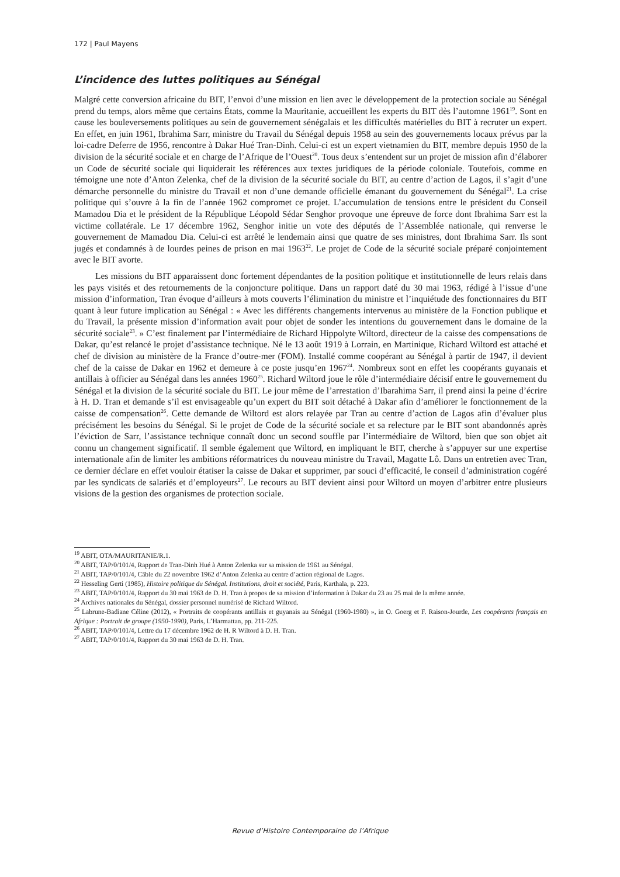172 | Paul Mayens
L’incidence des luttes politiques au Sénégal
Malgré cette conversion africaine du BIT, l’envoi d’une mission en lien avec le développement de la protection sociale au Sénégal prend du temps, alors même que certains États, comme la Mauritanie, accueillent les experts du BIT dès l’automne 1961<sup>19</sup>. Sont en cause les bouleversements politiques au sein de gouvernement sénégalais et les difficultés matérielles du BIT à recruter un expert. En effet, en juin 1961, Ibrahima Sarr, ministre du Travail du Sénégal depuis 1958 au sein des gouvernements locaux prévus par la loi-cadre Deferre de 1956, rencontre à Dakar Hué Tran-Dinh. Celui-ci est un expert vietnamien du BIT, membre depuis 1950 de la division de la sécurité sociale et en charge de l’Afrique de l’Ouest<sup>20</sup>. Tous deux s’entendent sur un projet de mission afin d’élaborer un Code de sécurité sociale qui liquiderait les références aux textes juridiques de la période coloniale. Toutefois, comme en témoigne une note d’Anton Zelenka, chef de la division de la sécurité sociale du BIT, au centre d’action de Lagos, il s’agit d’une démarche personnelle du ministre du Travail et non d’une demande officielle émanant du gouvernement du Sénégal<sup>21</sup>. La crise politique qui s’ouvre à la fin de l’année 1962 compromet ce projet. L’accumulation de tensions entre le président du Conseil Mamadou Dia et le président de la République Léopold Sédar Senghor provoque une épreuve de force dont Ibrahima Sarr est la victime collatérale. Le 17 décembre 1962, Senghor initie un vote des députés de l’Assemblée nationale, qui renverse le gouvernement de Mamadou Dia. Celui-ci est arrêté le lendemain ainsi que quatre de ses ministres, dont Ibrahima Sarr. Ils sont jugés et condamnés à de lourdes peines de prison en mai 1963<sup>22</sup>. Le projet de Code de la sécurité sociale préparé conjointement avec le BIT avorte.
Les missions du BIT apparaissent donc fortement dépendantes de la position politique et institutionnelle de leurs relais dans les pays visités et des retournements de la conjoncture politique. Dans un rapport daté du 30 mai 1963, rédigé à l’issue d’une mission d’information, Tran évoque d’ailleurs à mots couverts l’élimination du ministre et l’inquiétude des fonctionnaires du BIT quant à leur future implication au Sénégal : « Avec les différents changements intervenus au ministère de la Fonction publique et du Travail, la présente mission d’information avait pour objet de sonder les intentions du gouvernement dans le domaine de la sécurité sociale<sup>23</sup>. » C’est finalement par l’intermédiaire de Richard Hippolyte Wiltord, directeur de la caisse des compensations de Dakar, qu’est relancé le projet d’assistance technique. Né le 13 août 1919 à Lorrain, en Martinique, Richard Wiltord est attaché et chef de division au ministère de la France d’outre-mer (FOM). Installé comme coopérant au Sénégal à partir de 1947, il devient chef de la caisse de Dakar en 1962 et demeure à ce poste jusqu’en 1967<sup>24</sup>. Nombreux sont en effet les coopérants guyanais et antillais à officier au Sénégal dans les années 1960<sup>25</sup>. Richard Wiltord joue le rôle d’intermédiaire décisif entre le gouvernement du Sénégal et la division de la sécurité sociale du BIT. Le jour même de l’arrestation d’Ibarahima Sarr, il prend ainsi la peine d’écrire à H. D. Tran et demande s’il est envisageable qu’un expert du BIT soit détaché à Dakar afin d’améliorer le fonctionnement de la caisse de compensation<sup>26</sup>. Cette demande de Wiltord est alors relayée par Tran au centre d’action de Lagos afin d’évaluer plus précisément les besoins du Sénégal. Si le projet de Code de la sécurité sociale et sa relecture par le BIT sont abandonnés après l’éviction de Sarr, l’assistance technique connaît donc un second souffle par l’intermédiaire de Wiltord, bien que son objet ait connu un changement significatif. Il semble également que Wiltord, en impliquant le BIT, cherche à s’appuyer sur une expertise internationale afin de limiter les ambitions réformatrices du nouveau ministre du Travail, Magatte Lô. Dans un entretien avec Tran, ce dernier déclare en effet vouloir étatiser la caisse de Dakar et supprimer, par souci d’efficacité, le conseil d’administration cogéré par les syndicats de salariés et d’employeurs<sup>27</sup>. Le recours au BIT devient ainsi pour Wiltord un moyen d’arbitrer entre plusieurs visions de la gestion des organismes de protection sociale.
<sup>19</sup> ABIT, OTA/MAURITANIE/R.1.
<sup>20</sup> ABIT, TAP/0/101/4, Rapport de Tran-Dinh Hué à Anton Zelenka sur sa mission de 1961 au Sénégal.
<sup>21</sup> ABIT, TAP/0/101/4, Câble du 22 novembre 1962 d’Anton Zelenka au centre d’action régional de Lagos.
<sup>22</sup> Hesseling Gerti (1985), Histoire politique du Sénégal. Institutions, droit et société, Paris, Karthala, p. 223.
<sup>23</sup> ABIT, TAP/0/101/4, Rapport du 30 mai 1963 de D. H. Tran à propos de sa mission d’information à Dakar du 23 au 25 mai de la même année.
<sup>24</sup> Archives nationales du Sénégal, dossier personnel numérisé de Richard Wiltord.
<sup>25</sup> Labrune-Badiane Céline (2012), « Portraits de coopérants antillais et guyanais au Sénégal (1960-1980) », in O. Goerg et F. Raison-Jourde, Les coopérants français en Afrique : Portrait de groupe (1950-1990), Paris, L’Harmattan, pp. 211-225.
<sup>26</sup> ABIT, TAP/0/101/4, Lettre du 17 décembre 1962 de H. R Wiltord à D. H. Tran.
<sup>27</sup> ABIT, TAP/0/101/4, Rapport du 30 mai 1963 de D. H. Tran.
Revue d’Histoire Contemporaine de l’Afrique